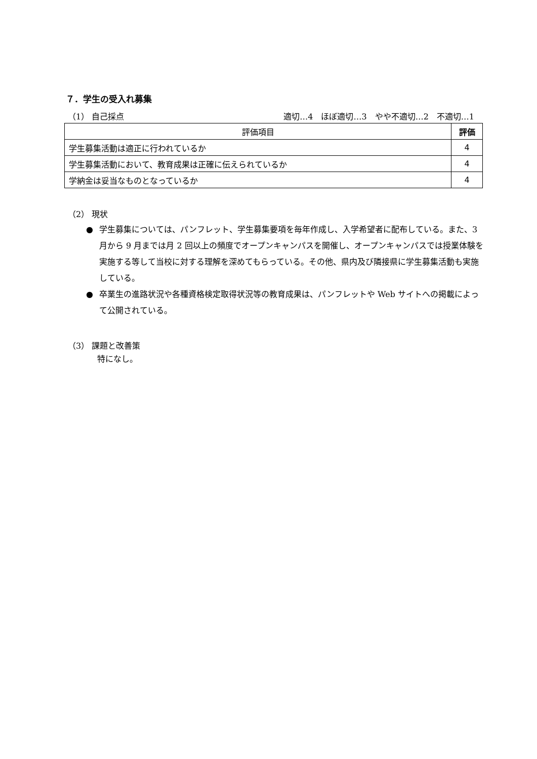７．学生の受入れ募集
（1） 自己採点 適切…4　ほぼ適切…3　やや不適切…2　不適切…1
| 評価項目 | 評価 |
| --- | --- |
| 学生募集活動は適正に行われているか | 4 |
| 学生募集活動において、教育成果は正確に伝えられているか | 4 |
| 学納金は妥当なものとなっているか | 4 |
（2） 現状
● 学生募集については、パンフレット、学生募集要項を毎年作成し、入学希望者に配布している。また、3 月から 9 月までは月 2 回以上の頻度でオープンキャンパスを開催し、オープンキャンパスでは授業体験を実施する等して当校に対する理解を深めてもらっている。その他、県内及び隣接県に学生募集活動も実施している。
● 卒業生の進路状況や各種資格検定取得状況等の教育成果は、パンフレットや Web サイトへの掲載によって公開されている。
（3） 課題と改善策
特になし。